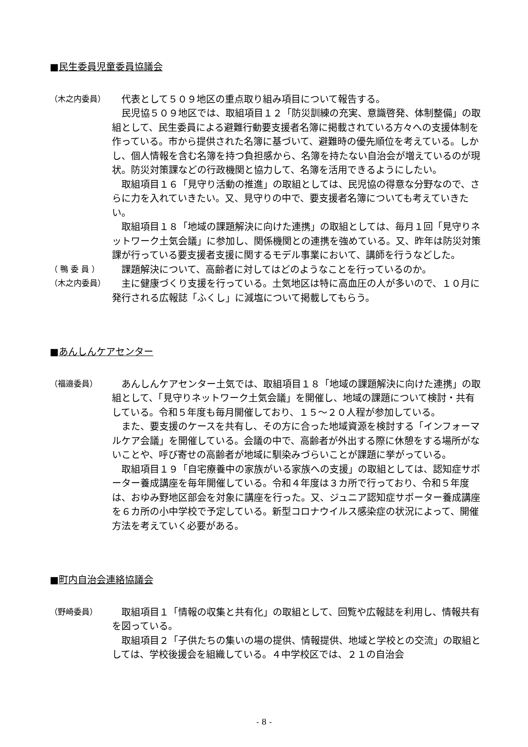■民生委員児童委員協議会
（木之内委員）
代表として５０９地区の重点取り組み項目について報告する。
民児協５０９地区では、取組項目１２「防災訓練の充実、意識啓発、体制整備」の取組として、民生委員による避難行動要支援者名簿に掲載されている方々への支援体制を作っている。市から提供された名簿に基づいて、避難時の優先順位を考えている。しかし、個人情報を含む名簿を持つ負担感から、名簿を持たない自治会が増えているのが現状。防災対策課などの行政機関と協力して、名簿を活用できるようにしたい。
取組項目１６「見守り活動の推進」の取組としては、民児協の得意な分野なので、さらに力を入れていきたい。又、見守りの中で、要支援者名簿についても考えていきたい。
取組項目１８「地域の課題解決に向けた連携」の取組としては、毎月１回「見守りネットワーク土気会議」に参加し、関係機関との連携を強めている。又、昨年は防災対策課が行っている要支援者支援に関するモデル事業において、講師を行うなどした。
（ 鴨 委 員 ）
課題解決について、高齢者に対してはどのようなことを行っているのか。
（木之内委員）
主に健康づくり支援を行っている。土気地区は特に高血圧の人が多いので、１０月に発行される広報誌「ふくし」に減塩について掲載してもらう。
■あんしんケアセンター
（福邉委員）
あんしんケアセンター土気では、取組項目１８「地域の課題解決に向けた連携」の取組として、「見守りネットワーク土気会議」を開催し、地域の課題について検討・共有している。令和５年度も毎月開催しており、１５～２０人程が参加している。
また、要支援のケースを共有し、その方に合った地域資源を検討する「インフォーマルケア会議」を開催している。会議の中で、高齢者が外出する際に休憩をする場所がないことや、呼び寄せの高齢者が地域に馴染みづらいことが課題に挙がっている。
取組項目１９「自宅療養中の家族がいる家族への支援」の取組としては、認知症サポーター養成講座を毎年開催している。令和４年度は３カ所で行っており、令和５年度は、おゆみ野地区部会を対象に講座を行った。又、ジュニア認知症サポーター養成講座を６カ所の小中学校で予定している。新型コロナウイルス感染症の状況によって、開催方法を考えていく必要がある。
■町内自治会連絡協議会
（野崎委員）
取組項目１「情報の収集と共有化」の取組として、回覧や広報誌を利用し、情報共有を図っている。
取組項目２「子供たちの集いの場の提供、情報提供、地域と学校との交流」の取組としては、学校後援会を組織している。４中学校区では、２１の自治会
- 8 -